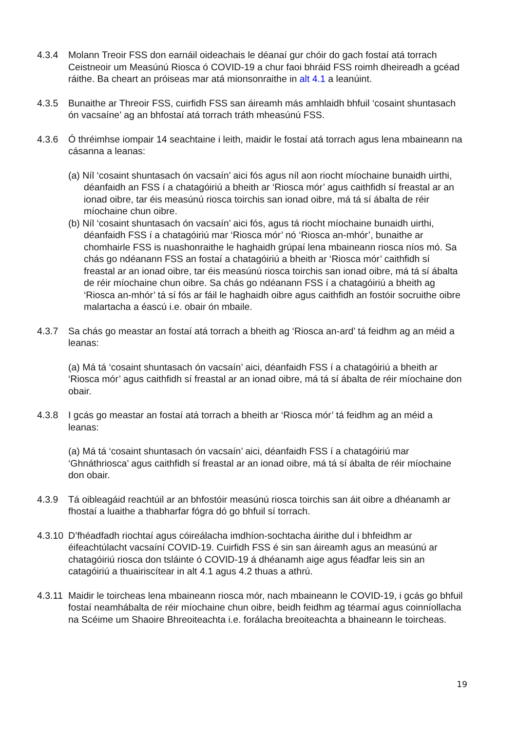4.3.4 Molann Treoir FSS don earnáil oideachais le déanaí gur chóir do gach fostaí atá torrach Ceistneoir um Measúnú Riosca ó COVID-19 a chur faoi bhráid FSS roimh dheireadh a gcéad ráithe. Ba cheart an próiseas mar atá mionsonraithe in alt 4.1 a leanúint.
4.3.5 Bunaithe ar Threoir FSS, cuirfidh FSS san áireamh más amhlaidh bhfuil ‘cosaint shuntasach ón vacsaíne’ ag an bhfostaí atá torrach tráth mheasúnú FSS.
4.3.6 Ó thréimhse iompair 14 seachtaine i leith, maidir le fostaí atá torrach agus lena mbaineann na cásanna a leanas:
(a) Níl ‘cosaint shuntasach ón vacsaín’ aici fós agus níl aon riocht míochaine bunaidh uirthi, déanfaidh an FSS í a chatagóiriú a bheith ar ‘Riosca mór’ agus caithfidh sí freastal ar an ionad oibre, tar éis measúnú riosca toirchis san ionad oibre, má tá sí ábalta de réir míochaine chun oibre.
(b) Níl ‘cosaint shuntasach ón vacsaín’ aici fós, agus tá riocht míochaine bunaidh uirthi, déanfaidh FSS í a chatagóiriú mar ‘Riosca mór’ nó ‘Riosca an-mhór’, bunaithe ar chomhairle FSS is nuashonraithe le haghaidh grúpaí lena mbaineann riosca níos mó. Sa chás go ndéanann FSS an fostaí a chatagóiriú a bheith ar ‘Riosca mór’ caithfidh sí freastal ar an ionad oibre, tar éis measúnú riosca toirchis san ionad oibre, má tá sí ábalta de réir míochaine chun oibre. Sa chás go ndéanann FSS í a chatagóiriú a bheith ag ‘Riosca an-mhór’ tá sí fós ar fáil le haghaidh oibre agus caithfidh an fostóir socruithe oibre malartacha a éascú i.e. obair ón mbaile.
4.3.7 Sa chás go meastar an fostaí atá torrach a bheith ag ‘Riosca an-ard’ tá feidhm ag an méid a leanas:
(a) Má tá ‘cosaint shuntasach ón vacsaín’ aici, déanfaidh FSS í a chatagóiriú a bheith ar ‘Riosca mór’ agus caithfidh sí freastal ar an ionad oibre, má tá sí ábalta de réir míochaine don obair.
4.3.8 I gcás go meastar an fostaí atá torrach a bheith ar ‘Riosca mór’ tá feidhm ag an méid a leanas:
(a) Má tá ‘cosaint shuntasach ón vacsaín’ aici, déanfaidh FSS í a chatagóiriú mar ‘Ghnáthriosca’ agus caithfidh sí freastal ar an ionad oibre, má tá sí ábalta de réir míochaine don obair.
4.3.9 Tá oibleagáid reachtúil ar an bhfostóir measúnú riosca toirchis san áit oibre a dhéanamh ar fhostaí a luaithe a thabharfar fógra dó go bhfuil sí torrach.
4.3.10
D’fhéadfadh riochtaí agus cóireálacha imdhíon-sochtacha áirithe dul i bhfeidhm ar éifeachtúlacht vacsaíní COVID-19. Cuirfidh FSS é sin san áireamh agus an measúnú ar chatagóiriú riosca don tsláinte ó COVID-19 á dhéanamh aige agus féadfar leis sin an catagóiriú a thuairiscítear in alt 4.1 agus 4.2 thuas a athrú.
4.3.11
Maidir le toircheas lena mbaineann riosca mór, nach mbaineann le COVID-19, i gcás go bhfuil fostaí neamhábalta de réir míochaine chun oibre, beidh feidhm ag téarmaí agus coinníollacha na Scéime um Shaoire Bhreoiteachta i.e. forálacha breoiteachta a bhaineann le toircheas.
19